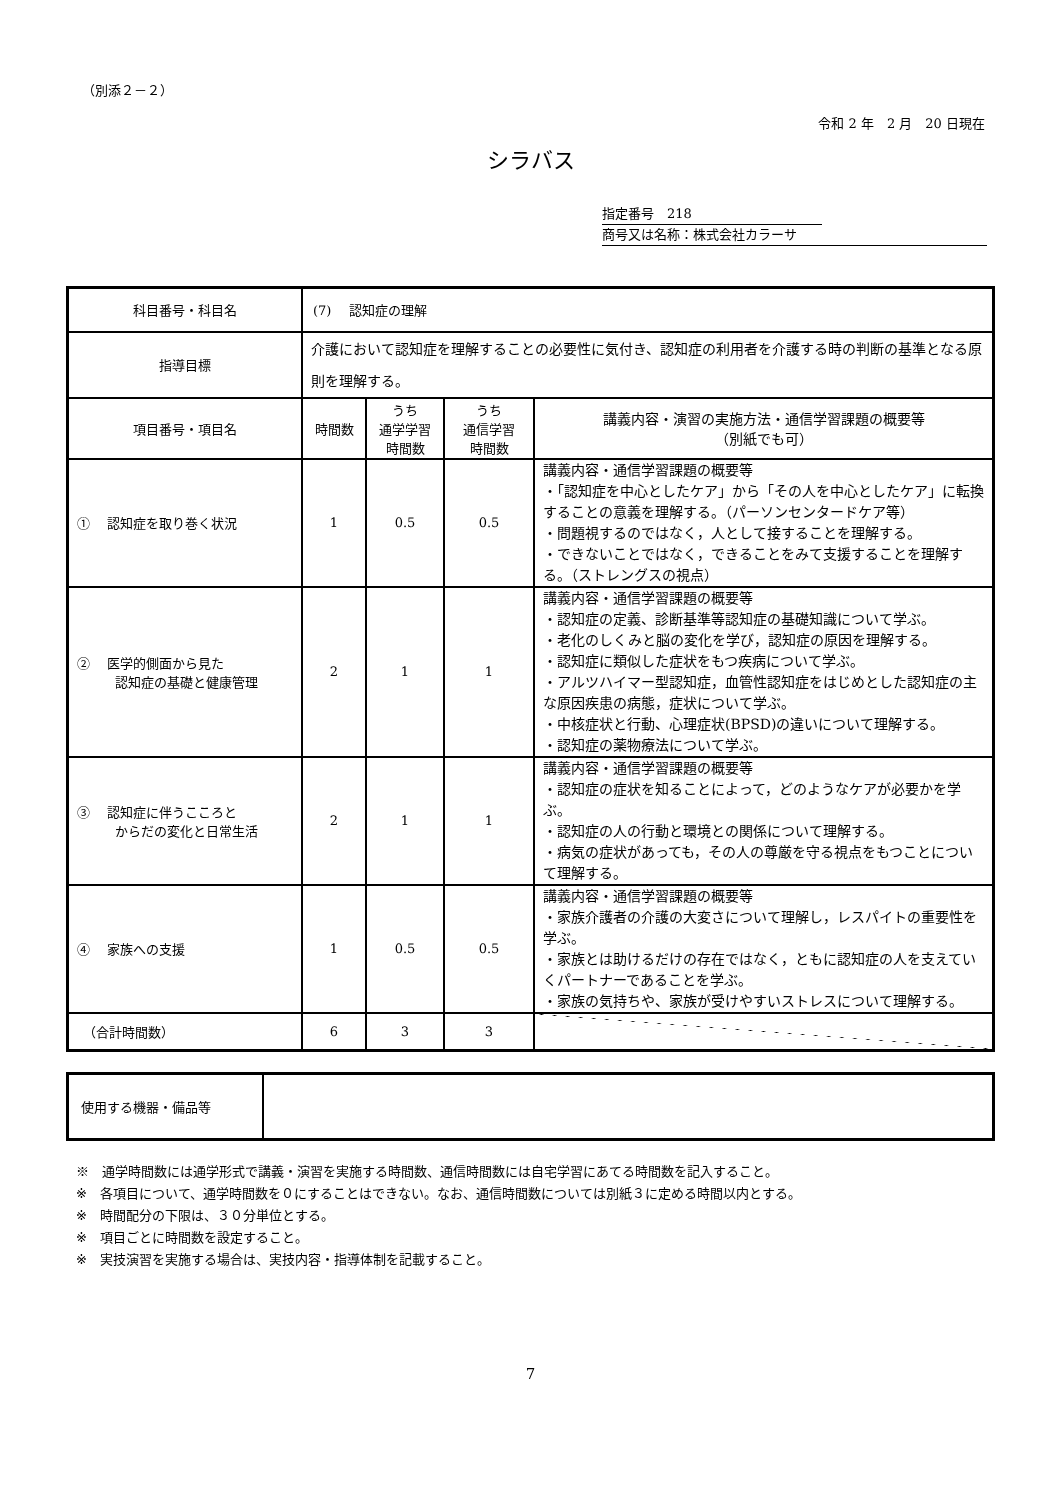（別添２－２）
令和 2 年　2 月　20 日現在
シラバス
指定番号　218
商号又は名称：株式会社カラーサ
| 科目番号・科目名 | (7) 認知症の理解 | | | |
| 指導目標 | 介護において認知症を理解することの必要性に気付き、認知症の利用者を介護する時の判断の基準となる原則を理解する。 | | | |
| 項目番号・項目名 | 時間数 | うち 通学学習 時間数 | うち 通信学習 時間数 | 講義内容・演習の実施方法・通信学習課題の概要等 （別紙でも可） |
| ① 認知症を取り巻く状況 | 1 | 0.5 | 0.5 | 講義内容・通信学習課題の概要等 ・「認知症を中心としたケア」から「その人を中心としたケア」に転換することの意義を理解する。（パーソンセンタードケア等） ・問題視するのではなく，人として接することを理解する。 ・できないことではなく，できることをみて支援することを理解する。（ストレングスの視点） |
| ② 医学的側面から見た 認知症の基礎と健康管理 | 2 | 1 | 1 | 講義内容・通信学習課題の概要等 ・認知症の定義、診断基準等認知症の基礎知識について学ぶ。 ・老化のしくみと脳の変化を学び，認知症の原因を理解する。 ・認知症に類似した症状をもつ疾病について学ぶ。 ・アルツハイマー型認知症，血管性認知症をはじめとした認知症の主な原因疾患の病態，症状について学ぶ。 ・中核症状と行動、心理症状(BPSD)の違いについて理解する。 ・認知症の薬物療法について学ぶ。 |
| ③ 認知症に伴うこころと からだの変化と日常生活 | 2 | 1 | 1 | 講義内容・通信学習課題の概要等 ・認知症の症状を知ることによって，どのようなケアが必要かを学ぶ。 ・認知症の人の行動と環境との関係について理解する。 ・病気の症状があっても，その人の尊厳を守る視点をもつことについて理解する。 |
| ④ 家族への支援 | 1 | 0.5 | 0.5 | 講義内容・通信学習課題の概要等 ・家族介護者の介護の大変さについて理解し，レスパイトの重要性を学ぶ。 ・家族とは助けるだけの存在ではなく，ともに認知症の人を支えていくパートナーであることを学ぶ。 ・家族の気持ちや、家族が受けやすいストレスについて理解する。 |
| （合計時間数） | 6 | 3 | 3 | |
| 使用する機器・備品等 | |
※　通学時間数には通学形式で講義・演習を実施する時間数、通信時間数には自宅学習にあてる時間数を記入すること。
※　各項目について、通学時間数を０にすることはできない。なお、通信時間数については別紙３に定める時間以内とする。
※　時間配分の下限は、３０分単位とする。
※　項目ごとに時間数を設定すること。
※　実技演習を実施する場合は、実技内容・指導体制を記載すること。
7